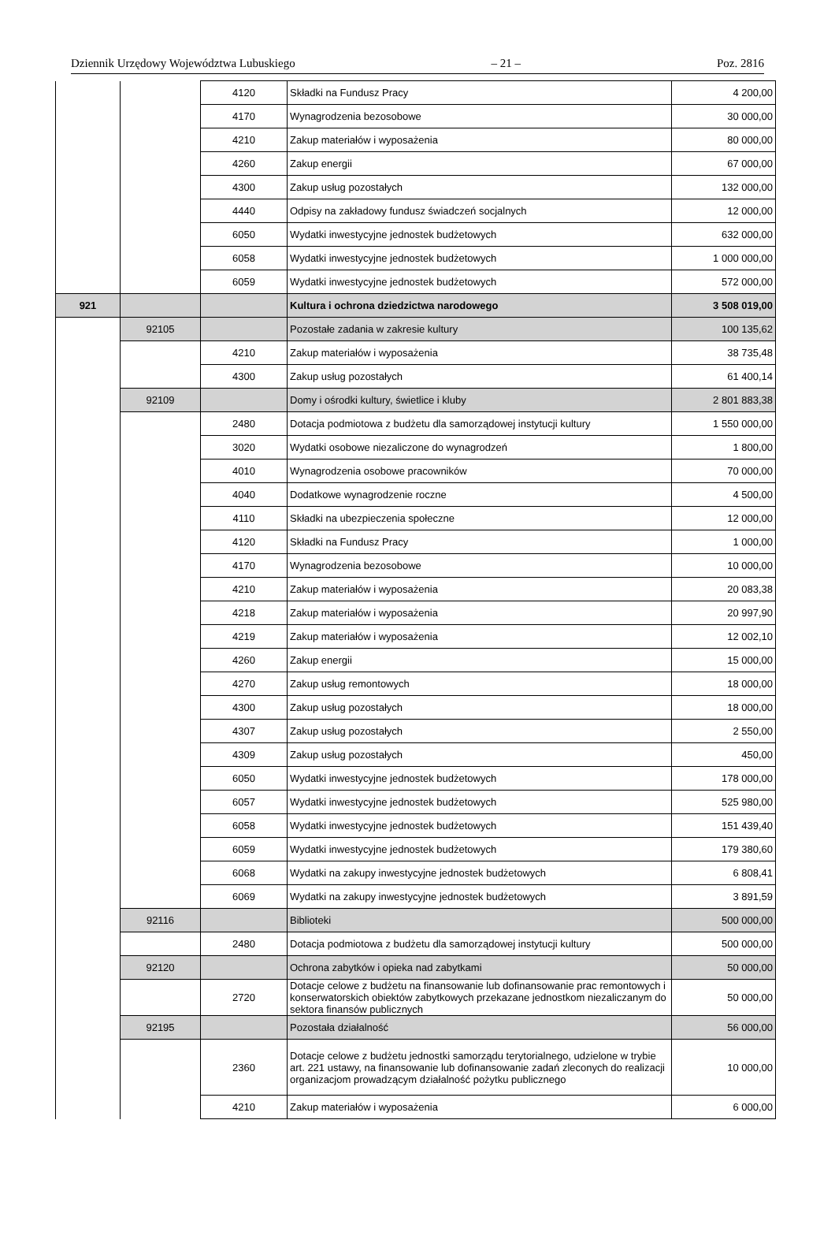Dziennik Urzędowy Województwa Lubuskiego – 21 – Poz. 2816
| | | 4120 | Składki na Fundusz Pracy | 4 200,00 |
| | | 4170 | Wynagrodzenia bezosobowe | 30 000,00 |
| | | 4210 | Zakup materiałów i wyposażenia | 80 000,00 |
| | | 4260 | Zakup energii | 67 000,00 |
| | | 4300 | Zakup usług pozostałych | 132 000,00 |
| | | 4440 | Odpisy na zakładowy fundusz świadczeń socjalnych | 12 000,00 |
| | | 6050 | Wydatki inwestycyjne jednostek budżetowych | 632 000,00 |
| | | 6058 | Wydatki inwestycyjne jednostek budżetowych | 1 000 000,00 |
| | | 6059 | Wydatki inwestycyjne jednostek budżetowych | 572 000,00 |
| 921 | | | Kultura i ochrona dziedzictwa narodowego | 3 508 019,00 |
| | 92105 | | Pozostałe zadania w zakresie kultury | 100 135,62 |
| | | 4210 | Zakup materiałów i wyposażenia | 38 735,48 |
| | | 4300 | Zakup usług pozostałych | 61 400,14 |
| | 92109 | | Domy i ośrodki kultury, świetlice i kluby | 2 801 883,38 |
| | | 2480 | Dotacja podmiotowa z budżetu dla samorządowej instytucji kultury | 1 550 000,00 |
| | | 3020 | Wydatki osobowe niezaliczone do wynagrodzeń | 1 800,00 |
| | | 4010 | Wynagrodzenia osobowe pracowników | 70 000,00 |
| | | 4040 | Dodatkowe wynagrodzenie roczne | 4 500,00 |
| | | 4110 | Składki na ubezpieczenia społeczne | 12 000,00 |
| | | 4120 | Składki na Fundusz Pracy | 1 000,00 |
| | | 4170 | Wynagrodzenia bezosobowe | 10 000,00 |
| | | 4210 | Zakup materiałów i wyposażenia | 20 083,38 |
| | | 4218 | Zakup materiałów i wyposażenia | 20 997,90 |
| | | 4219 | Zakup materiałów i wyposażenia | 12 002,10 |
| | | 4260 | Zakup energii | 15 000,00 |
| | | 4270 | Zakup usług remontowych | 18 000,00 |
| | | 4300 | Zakup usług pozostałych | 18 000,00 |
| | | 4307 | Zakup usług pozostałych | 2 550,00 |
| | | 4309 | Zakup usług pozostałych | 450,00 |
| | | 6050 | Wydatki inwestycyjne jednostek budżetowych | 178 000,00 |
| | | 6057 | Wydatki inwestycyjne jednostek budżetowych | 525 980,00 |
| | | 6058 | Wydatki inwestycyjne jednostek budżetowych | 151 439,40 |
| | | 6059 | Wydatki inwestycyjne jednostek budżetowych | 179 380,60 |
| | | 6068 | Wydatki na zakupy inwestycyjne jednostek budżetowych | 6 808,41 |
| | | 6069 | Wydatki na zakupy inwestycyjne jednostek budżetowych | 3 891,59 |
| | 92116 | | Biblioteki | 500 000,00 |
| | | 2480 | Dotacja podmiotowa z budżetu dla samorządowej instytucji kultury | 500 000,00 |
| | 92120 | | Ochrona zabytków i opieka nad zabytkami | 50 000,00 |
| | | 2720 | Dotacje celowe z budżetu na finansowanie lub dofinansowanie prac remontowych i konserwatorskich obiektów zabytkowych przekazane jednostkom niezaliczanym do sektora finansów publicznych | 50 000,00 |
| | 92195 | | Pozostała działalność | 56 000,00 |
| | | 2360 | Dotacje celowe z budżetu jednostki samorządu terytorialnego, udzielone w trybie art. 221 ustawy, na finansowanie lub dofinansowanie zadań zleconych do realizacji organizacjom prowadzącym działalność pożytku publicznego | 10 000,00 |
| | | 4210 | Zakup materiałów i wyposażenia | 6 000,00 |